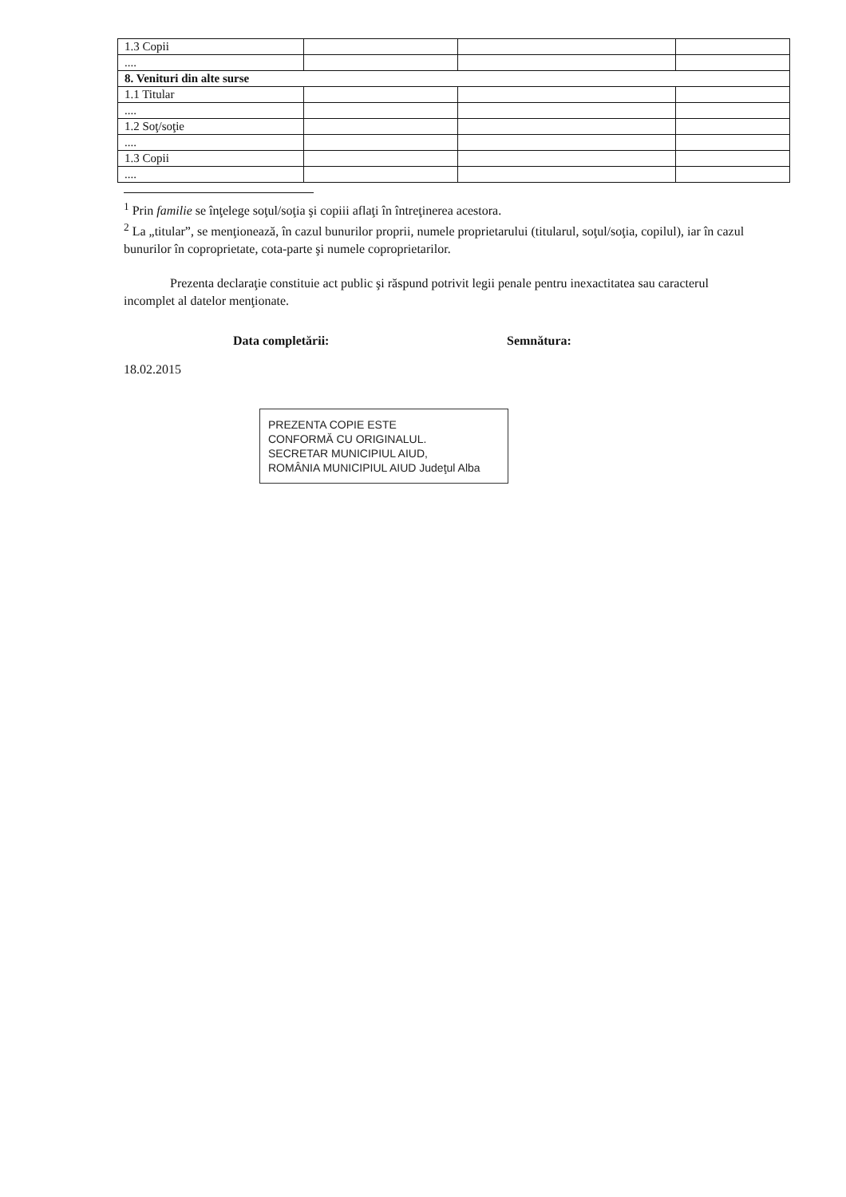| 1.3 Copii | | | |
| .... | | | |
| 8. Venituri din alte surse | | | |
| 1.1 Titular | | | |
| .... | | | |
| 1.2 Soţ/soţie | | | |
| .... | | | |
| 1.3 Copii | | | |
| .... | | | |
<sup>1</sup> Prin familie se înţelege soţul/soţia şi copiii aflaţi în întreţinerea acestora.
<sup>2</sup> La „titular”, se menţionează, în cazul bunurilor proprii, numele proprietarului (titularul, soţul/soţia, copilul), iar în cazul bunurilor în coproprietate, cota-parte şi numele coproprietarilor.
Prezenta declaraţie constituie act public şi răspund potrivit legii penale pentru inexactitatea sau caracterul incomplet al datelor menţionate.
Data completării:
18.02.2015
Semnătura:
PREZENTA COPIE ESTE
CONFORMĂ CU ORIGINALUL.
SECRETAR MUNICIPIUL AIUD,
ROMÂNIA MUNICIPIUL AIUD Judeţul Alba